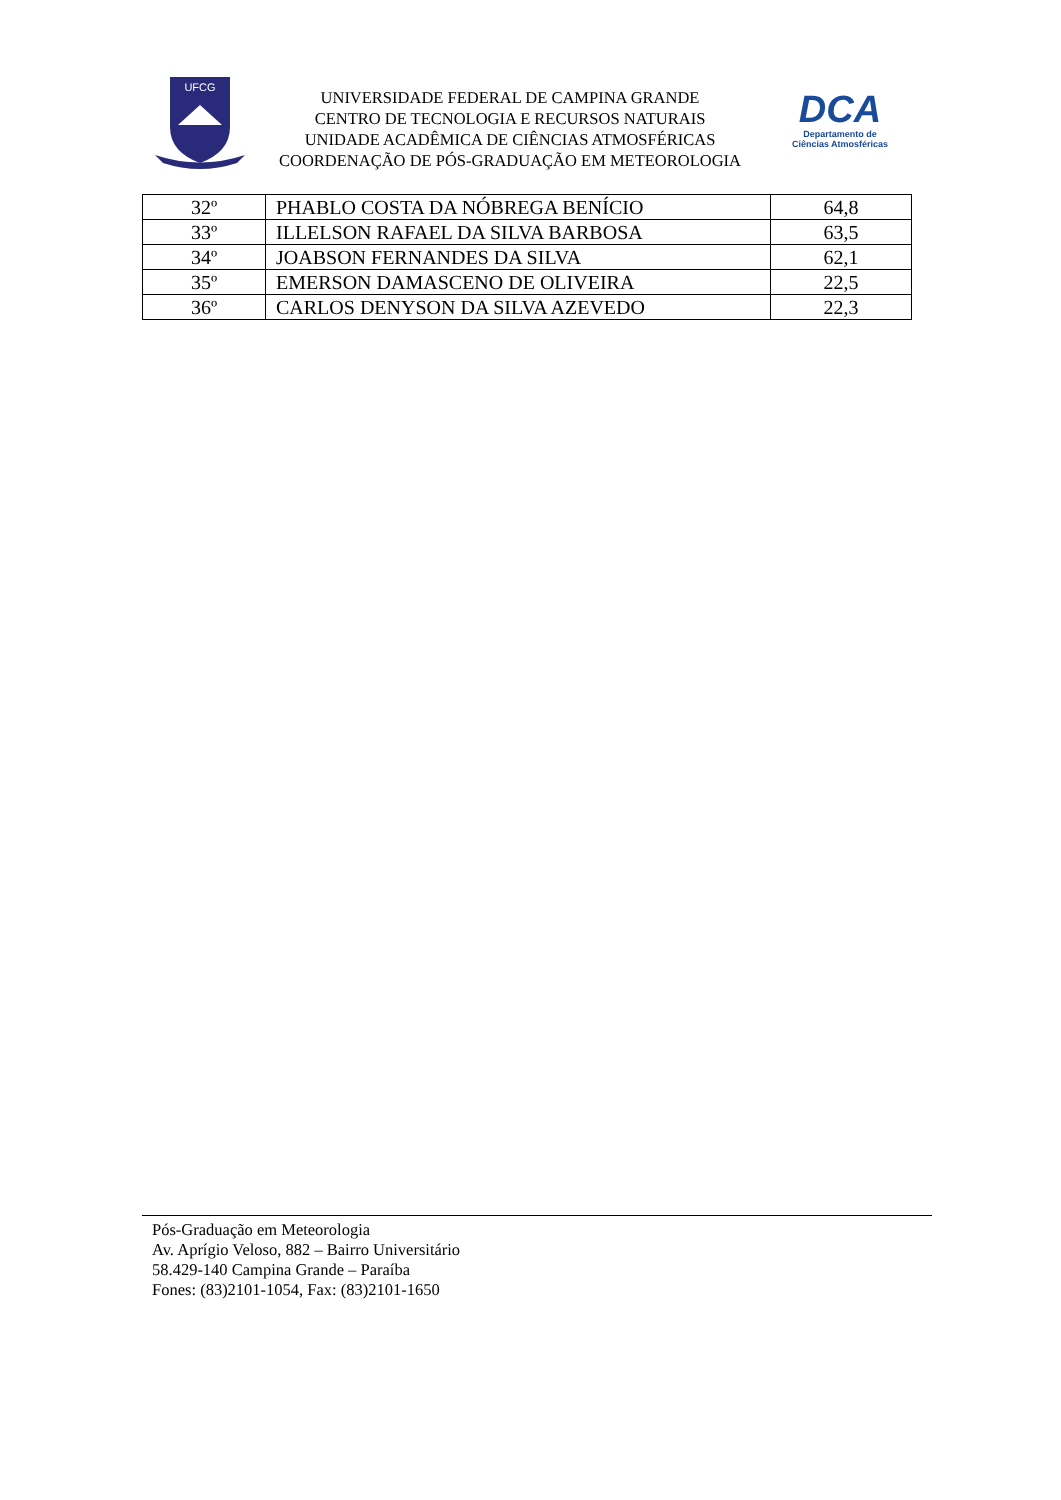UFCG
UNIVERSIDADE FEDERAL DE CAMPINA GRANDE
CENTRO DE TECNOLOGIA E RECURSOS NATURAIS
UNIDADE ACADÊMICA DE CIÊNCIAS ATMOSFÉRICAS
COORDENAÇÃO DE PÓS-GRADUAÇÃO EM METEOROLOGIA
DCA
Departamento de
Ciências Atmosféricas
| 32º | PHABLO COSTA DA NÓBREGA BENÍCIO | 64,8 |
| 33º | ILLELSON RAFAEL DA SILVA BARBOSA | 63,5 |
| 34º | JOABSON FERNANDES DA SILVA | 62,1 |
| 35º | EMERSON DAMASCENO DE OLIVEIRA | 22,5 |
| 36º | CARLOS DENYSON DA SILVA AZEVEDO | 22,3 |
Pós-Graduação em Meteorologia
Av. Aprígio Veloso, 882 – Bairro Universitário
58.429-140 Campina Grande – Paraíba
Fones: (83)2101-1054, Fax: (83)2101-1650